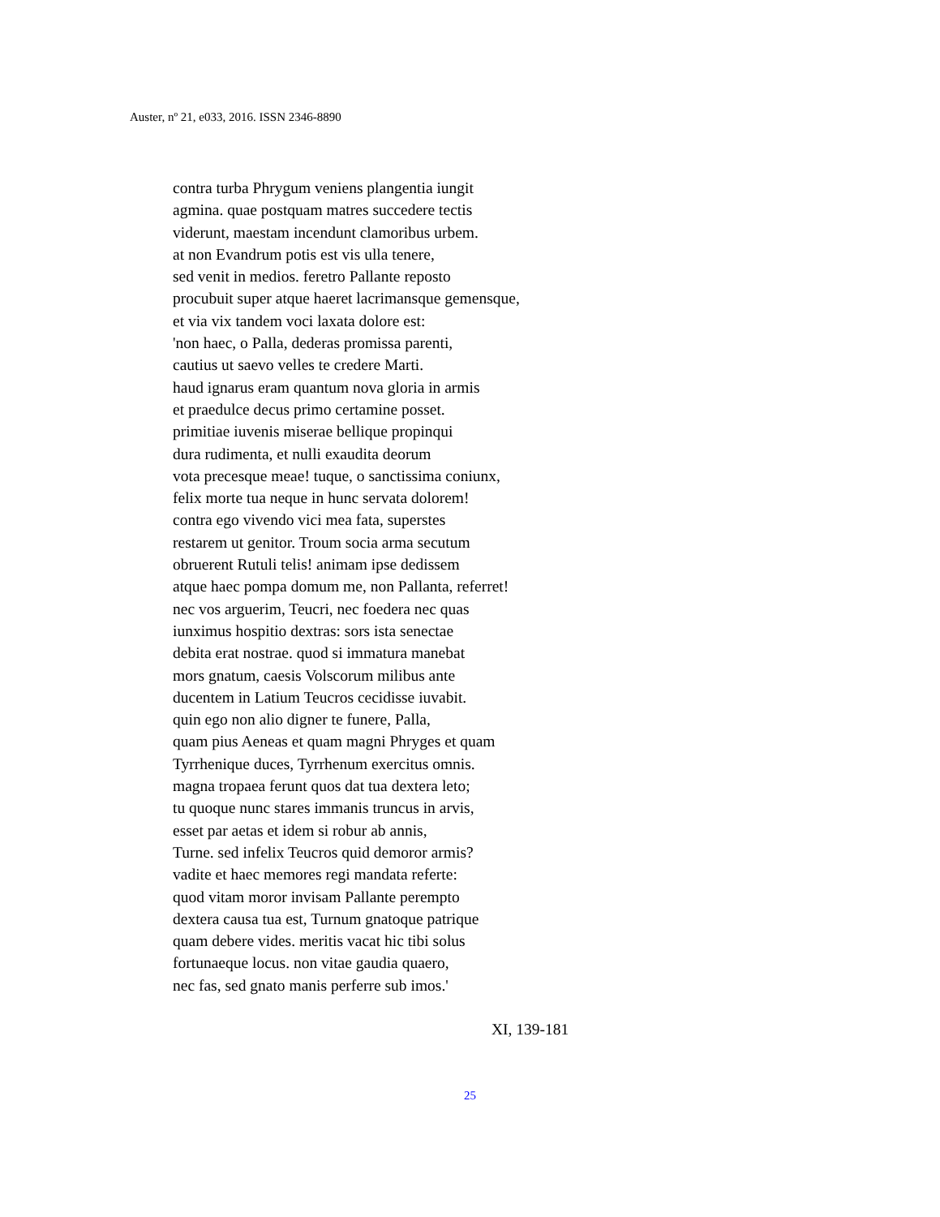Auster, nº 21, e033, 2016. ISSN 2346-8890
contra turba Phrygum veniens plangentia iungit
agmina. quae postquam matres succedere tectis
viderunt, maestam incendunt clamoribus urbem.
at non Evandrum potis est vis ulla tenere,
sed venit in medios. feretro Pallante reposto
procubuit super atque haeret lacrimansque gemensque,
et via vix tandem voci laxata dolore est:
'non haec, o Palla, dederas promissa parenti,
cautius ut saevo velles te credere Marti.
haud ignarus eram quantum nova gloria in armis
et praedulce decus primo certamine posset.
primitiae iuvenis miserae bellique propinqui
dura rudimenta, et nulli exaudita deorum
vota precesque meae! tuque, o sanctissima coniunx,
felix morte tua neque in hunc servata dolorem!
contra ego vivendo vici mea fata, superstes
restarem ut genitor. Troum socia arma secutum
obruerent Rutuli telis! animam ipse dedissem
atque haec pompa domum me, non Pallanta, referret!
nec vos arguerim, Teucri, nec foedera nec quas
iunximus hospitio dextras: sors ista senectae
debita erat nostrae. quod si immatura manebat
mors gnatum, caesis Volscorum milibus ante
ducentem in Latium Teucros cecidisse iuvabit.
quin ego non alio digner te funere, Palla,
quam pius Aeneas et quam magni Phryges et quam
Tyrrhenique duces, Tyrrhenum exercitus omnis.
magna tropaea ferunt quos dat tua dextera leto;
tu quoque nunc stares immanis truncus in arvis,
esset par aetas et idem si robur ab annis,
Turne. sed infelix Teucros quid demoror armis?
vadite et haec memores regi mandata referte:
quod vitam moror invisam Pallante perempto
dextera causa tua est, Turnum gnatoque patrique
quam debere vides. meritis vacat hic tibi solus
fortunaeque locus. non vitae gaudia quaero,
nec fas, sed gnato manis perferre sub imos.'
XI, 139-181
25